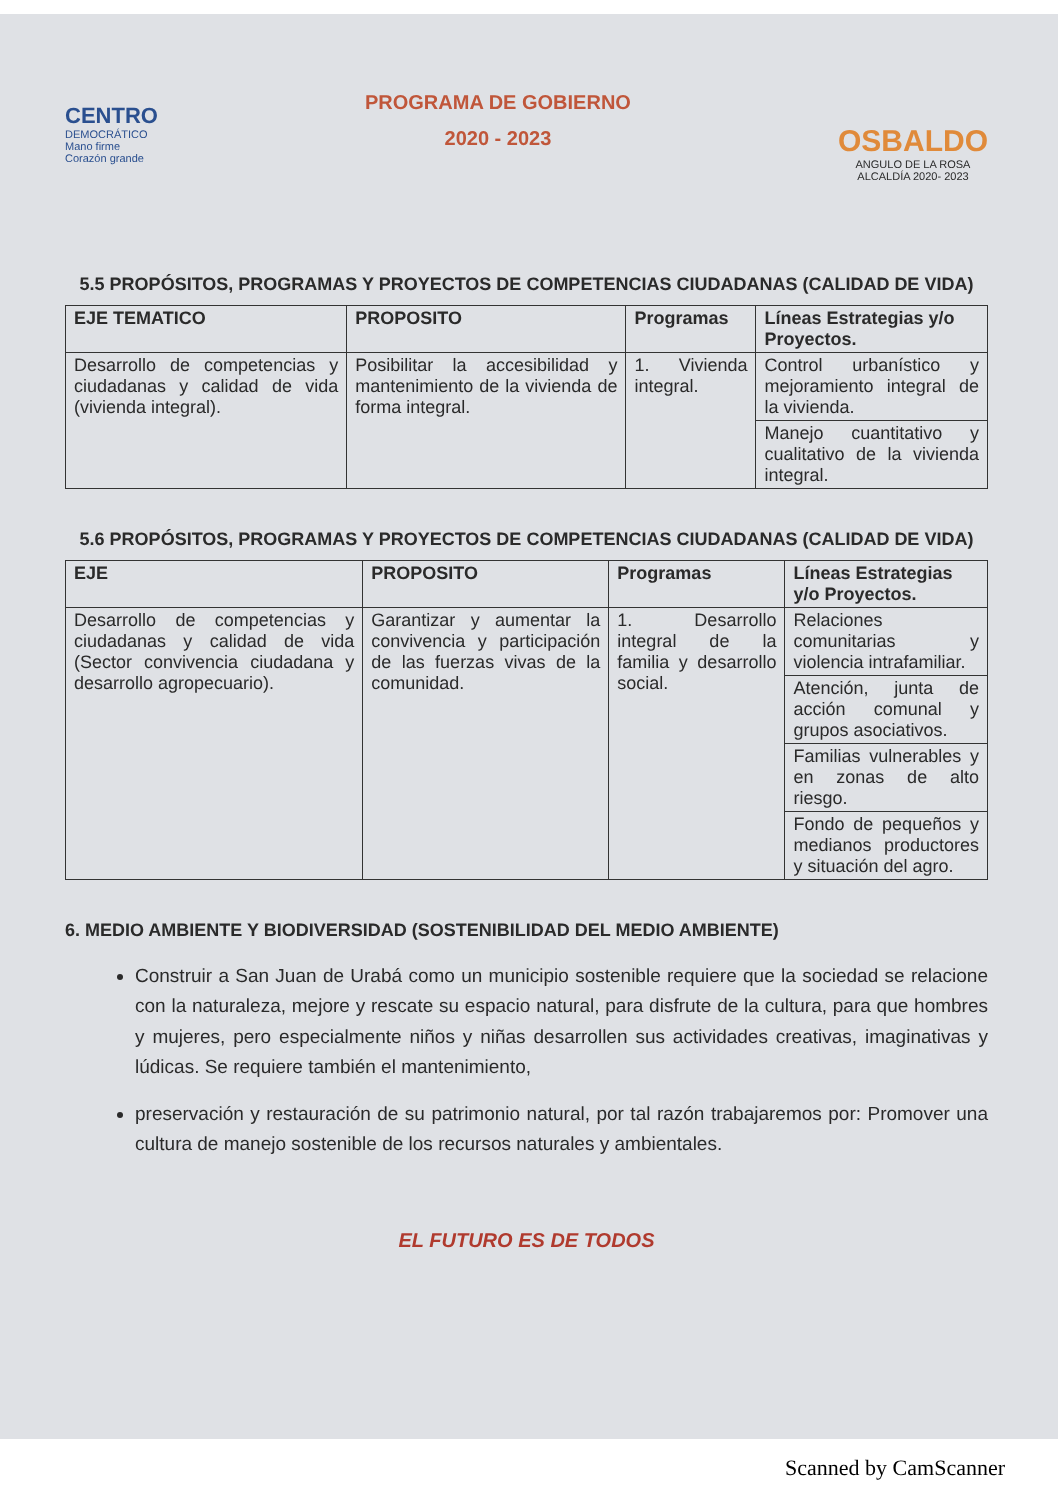CENTRO
DEMOCRÁTICO
Mano firme
Corazón grande
PROGRAMA DE GOBIERNO
2020 - 2023
OSBALDO
ANGULO DE LA ROSA
ALCALDÍA 2020- 2023
5.5 PROPÓSITOS, PROGRAMAS Y PROYECTOS DE COMPETENCIAS CIUDADANAS (CALIDAD DE VIDA)
| EJE TEMATICO | PROPOSITO | Programas | Líneas Estrategias y/o Proyectos. |
| --- | --- | --- | --- |
| Desarrollo de competencias y ciudadanas y calidad de vida (vivienda integral). | Posibilitar la accesibilidad y mantenimiento de la vivienda de forma integral. | 1. Vivienda integral. | Control urbanístico y mejoramiento integral de la vivienda. |
| | | | Manejo cuantitativo y cualitativo de la vivienda integral. |
5.6 PROPÓSITOS, PROGRAMAS Y PROYECTOS DE COMPETENCIAS CIUDADANAS (CALIDAD DE VIDA)
| EJE | PROPOSITO | Programas | Líneas Estrategias y/o Proyectos. |
| --- | --- | --- | --- |
| Desarrollo de competencias y ciudadanas y calidad de vida (Sector convivencia ciudadana y desarrollo agropecuario). | Garantizar y aumentar la convivencia y participación de las fuerzas vivas de la comunidad. | 1. Desarrollo integral de la familia y desarrollo social. | Relaciones comunitarias y violencia intrafamiliar. |
| | | | Atención, junta de acción comunal y grupos asociativos. |
| | | | Familias vulnerables y en zonas de alto riesgo. |
| | | | Fondo de pequeños y medianos productores y situación del agro. |
6. MEDIO AMBIENTE Y BIODIVERSIDAD (SOSTENIBILIDAD DEL MEDIO AMBIENTE)
Construir a San Juan de Urabá como un municipio sostenible requiere que la sociedad se relacione con la naturaleza, mejore y rescate su espacio natural, para disfrute de la cultura, para que hombres y mujeres, pero especialmente niños y niñas desarrollen sus actividades creativas, imaginativas y lúdicas. Se requiere también el mantenimiento,
preservación y restauración de su patrimonio natural, por tal razón trabajaremos por: Promover una cultura de manejo sostenible de los recursos naturales y ambientales.
EL FUTURO ES DE TODOS
Scanned by CamScanner